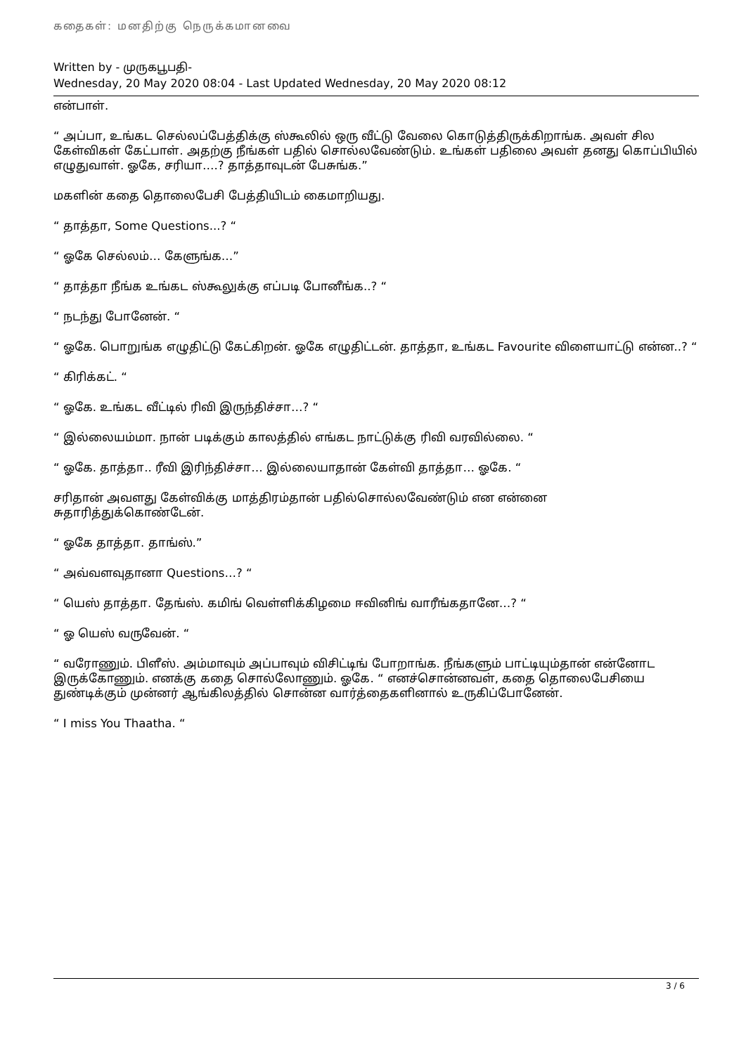கதைகள்: மனதிற்கு நெருக்கமானவை
Written by - முருகபூபதி-
Wednesday, 20 May 2020 08:04 - Last Updated Wednesday, 20 May 2020 08:12
என்பாள்.
“ அப்பா, உங்கட செல்லப்பேத்திக்கு ஸ்கூலில் ஒரு வீட்டு வேலை கொடுத்திருக்கிறாங்க. அவள் சில கேள்விகள் கேட்பாள். அதற்கு நீங்கள் பதில் சொல்லவேண்டும். உங்கள் பதிலை அவள் தனது கொப்பியில் எழுதுவாள். ஓகே, சரியா….? தாத்தாவுடன் பேசுங்க.”
மகளின் கதை தொலைபேசி பேத்தியிடம் கைமாறியது.
“ தாத்தா, Some Questions...? “
“ ஓகே செல்லம்… கேளுங்க…”
“ தாத்தா நீங்க உங்கட ஸ்கூலுக்கு எப்படி போனீங்க..? “
“ நடந்து போனேன். “
“ ஓகே. பொறுங்க எழுதிட்டு கேட்கிறன். ஓகே எழுதிட்டன். தாத்தா, உங்கட Favourite விளையாட்டு என்ன..? “
“ கிரிக்கட். “
“ ஓகே. உங்கட வீட்டில் ரிவி இருந்திச்சா…? “
“ இல்லையம்மா. நான் படிக்கும் காலத்தில் எங்கட நாட்டுக்கு ரிவி வரவில்லை. “
“ ஓகே. தாத்தா.. ரீவி இரிந்திச்சா… இல்லையாதான் கேள்வி தாத்தா… ஓகே. “
சரிதான் அவளது கேள்விக்கு மாத்திரம்தான் பதில்சொல்லவேண்டும் என என்னை சுதாரித்துக்கொண்டேன்.
“ ஓகே தாத்தா. தாங்ஸ்.”
“ அவ்வளவுதானா Questions…? “
“ யெஸ் தாத்தா. தேங்ஸ். கமிங் வெள்ளிக்கிழமை ஈவினிங் வாரீங்கதானே…? “
“ ஓ யெஸ் வருவேன். “
“ வரோணும். பிளீஸ். அம்மாவும் அப்பாவும் விசிட்டிங் போறாங்க. நீங்களும் பாட்டியும்தான் என்னோட இருக்கோணும். எனக்கு கதை சொல்லோணும். ஓகே. “ எனச்சொன்னவள், கதை தொலைபேசியை துண்டிக்கும் முன்னர் ஆங்கிலத்தில் சொன்ன வார்த்தைகளினால் உருகிப்போனேன்.
“ I miss You Thaatha. “
3 / 6